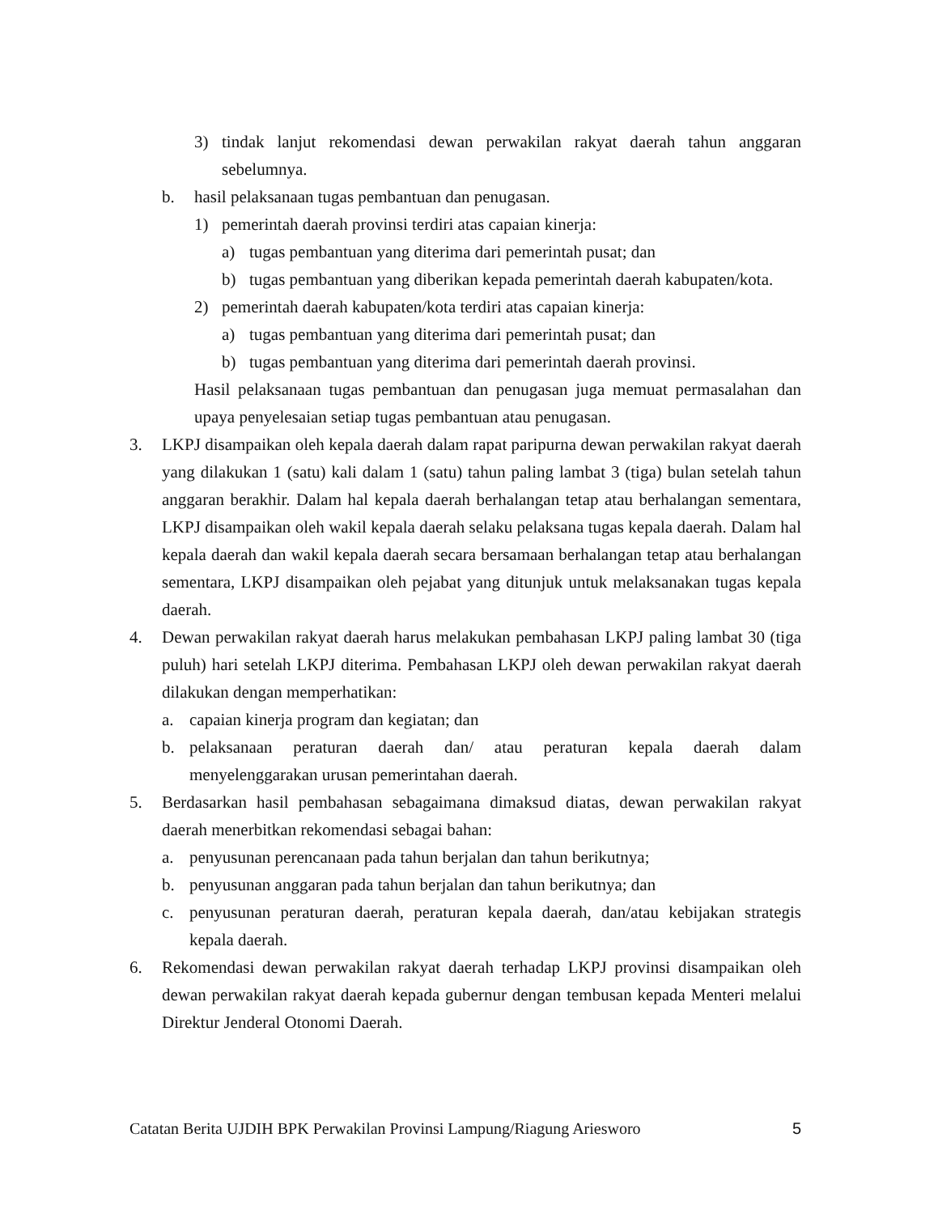3) tindak lanjut rekomendasi dewan perwakilan rakyat daerah tahun anggaran sebelumnya.
b. hasil pelaksanaan tugas pembantuan dan penugasan.
1) pemerintah daerah provinsi terdiri atas capaian kinerja:
a) tugas pembantuan yang diterima dari pemerintah pusat; dan
b) tugas pembantuan yang diberikan kepada pemerintah daerah kabupaten/kota.
2) pemerintah daerah kabupaten/kota terdiri atas capaian kinerja:
a) tugas pembantuan yang diterima dari pemerintah pusat; dan
b) tugas pembantuan yang diterima dari pemerintah daerah provinsi.
Hasil pelaksanaan tugas pembantuan dan penugasan juga memuat permasalahan dan upaya penyelesaian setiap tugas pembantuan atau penugasan.
3. LKPJ disampaikan oleh kepala daerah dalam rapat paripurna dewan perwakilan rakyat daerah yang dilakukan 1 (satu) kali dalam 1 (satu) tahun paling lambat 3 (tiga) bulan setelah tahun anggaran berakhir. Dalam hal kepala daerah berhalangan tetap atau berhalangan sementara, LKPJ disampaikan oleh wakil kepala daerah selaku pelaksana tugas kepala daerah. Dalam hal kepala daerah dan wakil kepala daerah secara bersamaan berhalangan tetap atau berhalangan sementara, LKPJ disampaikan oleh pejabat yang ditunjuk untuk melaksanakan tugas kepala daerah.
4. Dewan perwakilan rakyat daerah harus melakukan pembahasan LKPJ paling lambat 30 (tiga puluh) hari setelah LKPJ diterima. Pembahasan LKPJ oleh dewan perwakilan rakyat daerah dilakukan dengan memperhatikan:
a. capaian kinerja program dan kegiatan; dan
b. pelaksanaan peraturan daerah dan/ atau peraturan kepala daerah dalam menyelenggarakan urusan pemerintahan daerah.
5. Berdasarkan hasil pembahasan sebagaimana dimaksud diatas, dewan perwakilan rakyat daerah menerbitkan rekomendasi sebagai bahan:
a. penyusunan perencanaan pada tahun berjalan dan tahun berikutnya;
b. penyusunan anggaran pada tahun berjalan dan tahun berikutnya; dan
c. penyusunan peraturan daerah, peraturan kepala daerah, dan/atau kebijakan strategis kepala daerah.
6. Rekomendasi dewan perwakilan rakyat daerah terhadap LKPJ provinsi disampaikan oleh dewan perwakilan rakyat daerah kepada gubernur dengan tembusan kepada Menteri melalui Direktur Jenderal Otonomi Daerah.
Catatan Berita UJDIH BPK Perwakilan Provinsi Lampung/Riagung Ariesworo 5